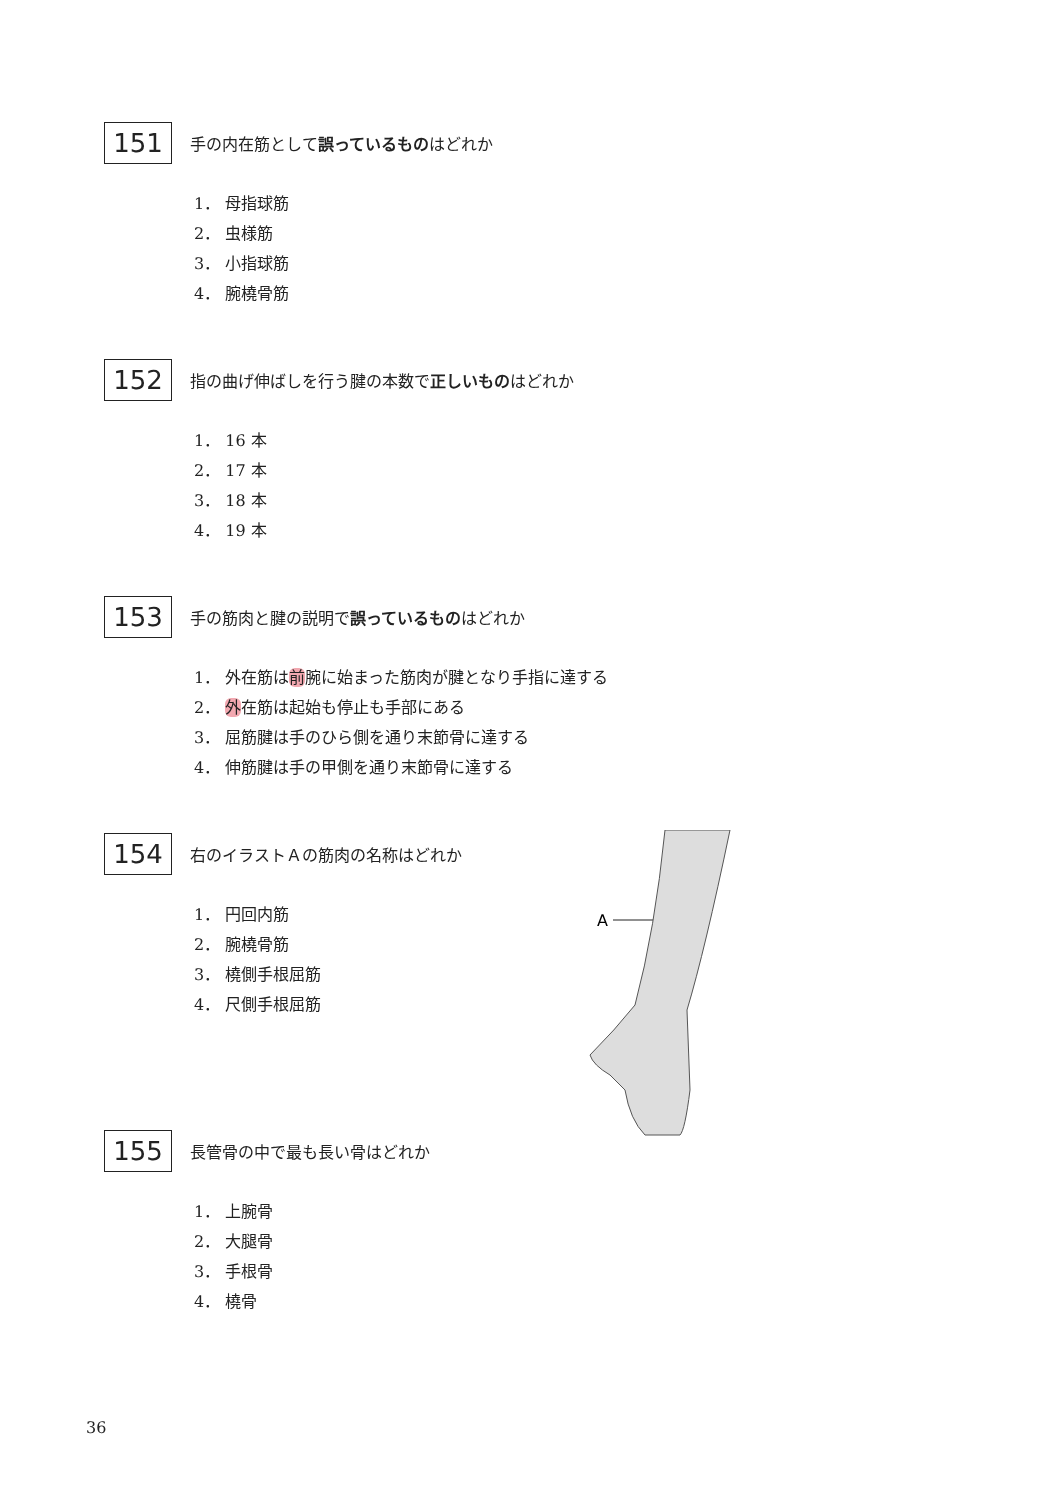151
手の内在筋として誤っているものはどれか
1． 母指球筋
2． 虫様筋
3． 小指球筋
4． 腕橈骨筋
152
指の曲げ伸ばしを行う腱の本数で正しいものはどれか
1． 16 本
2． 17 本
3． 18 本
4． 19 本
153
手の筋肉と腱の説明で誤っているものはどれか
1． 外在筋は前腕に始まった筋肉が腱となり手指に達する
2． 外在筋は起始も停止も手部にある
3． 屈筋腱は手のひら側を通り末節骨に達する
4． 伸筋腱は手の甲側を通り末節骨に達する
154
右のイラストＡの筋肉の名称はどれか
1． 円回内筋
2． 腕橈骨筋
3． 橈側手根屈筋
4． 尺側手根屈筋
A
155
長管骨の中で最も長い骨はどれか
1． 上腕骨
2． 大腿骨
3． 手根骨
4． 橈骨
36